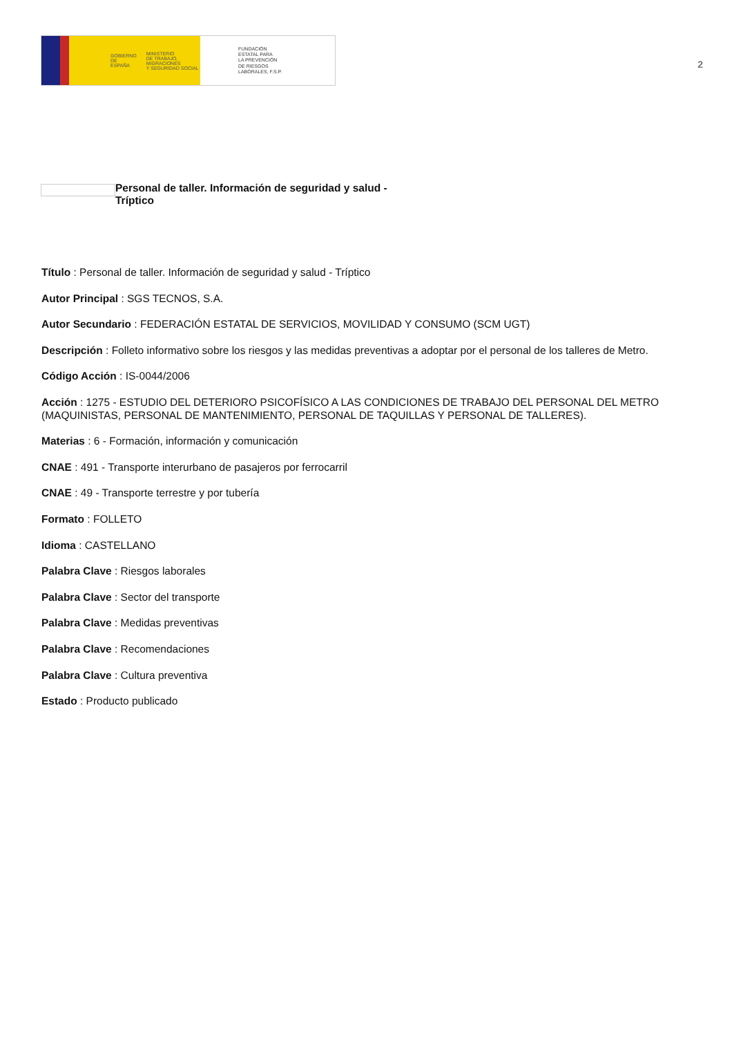GOBIERNO
DE ESPAÑA MINISTERIO
DE TRABAJO, MIGRACIONES
Y SEGURIDAD SOCIAL
FUNDACIÓN
ESTATAL PARA
LA PREVENCIÓN
DE RIESGOS
LABORALES, F.S.P.
2
Personal de taller. Información de seguridad y salud -
Tríptico
Título : Personal de taller. Información de seguridad y salud - Tríptico
Autor Principal : SGS TECNOS, S.A.
Autor Secundario : FEDERACIÓN ESTATAL DE SERVICIOS, MOVILIDAD Y CONSUMO (SCM UGT)
Descripción : Folleto informativo sobre los riesgos y las medidas preventivas a adoptar por el personal de los talleres de Metro.
Código Acción : IS-0044/2006
Acción : 1275 - ESTUDIO DEL DETERIORO PSICOFÍSICO A LAS CONDICIONES DE TRABAJO DEL PERSONAL DEL METRO (MAQUINISTAS, PERSONAL DE MANTENIMIENTO, PERSONAL DE TAQUILLAS Y PERSONAL DE TALLERES).
Materias : 6 - Formación, información y comunicación
CNAE : 491 - Transporte interurbano de pasajeros por ferrocarril
CNAE : 49 - Transporte terrestre y por tubería
Formato : FOLLETO
Idioma : CASTELLANO
Palabra Clave : Riesgos laborales
Palabra Clave : Sector del transporte
Palabra Clave : Medidas preventivas
Palabra Clave : Recomendaciones
Palabra Clave : Cultura preventiva
Estado : Producto publicado